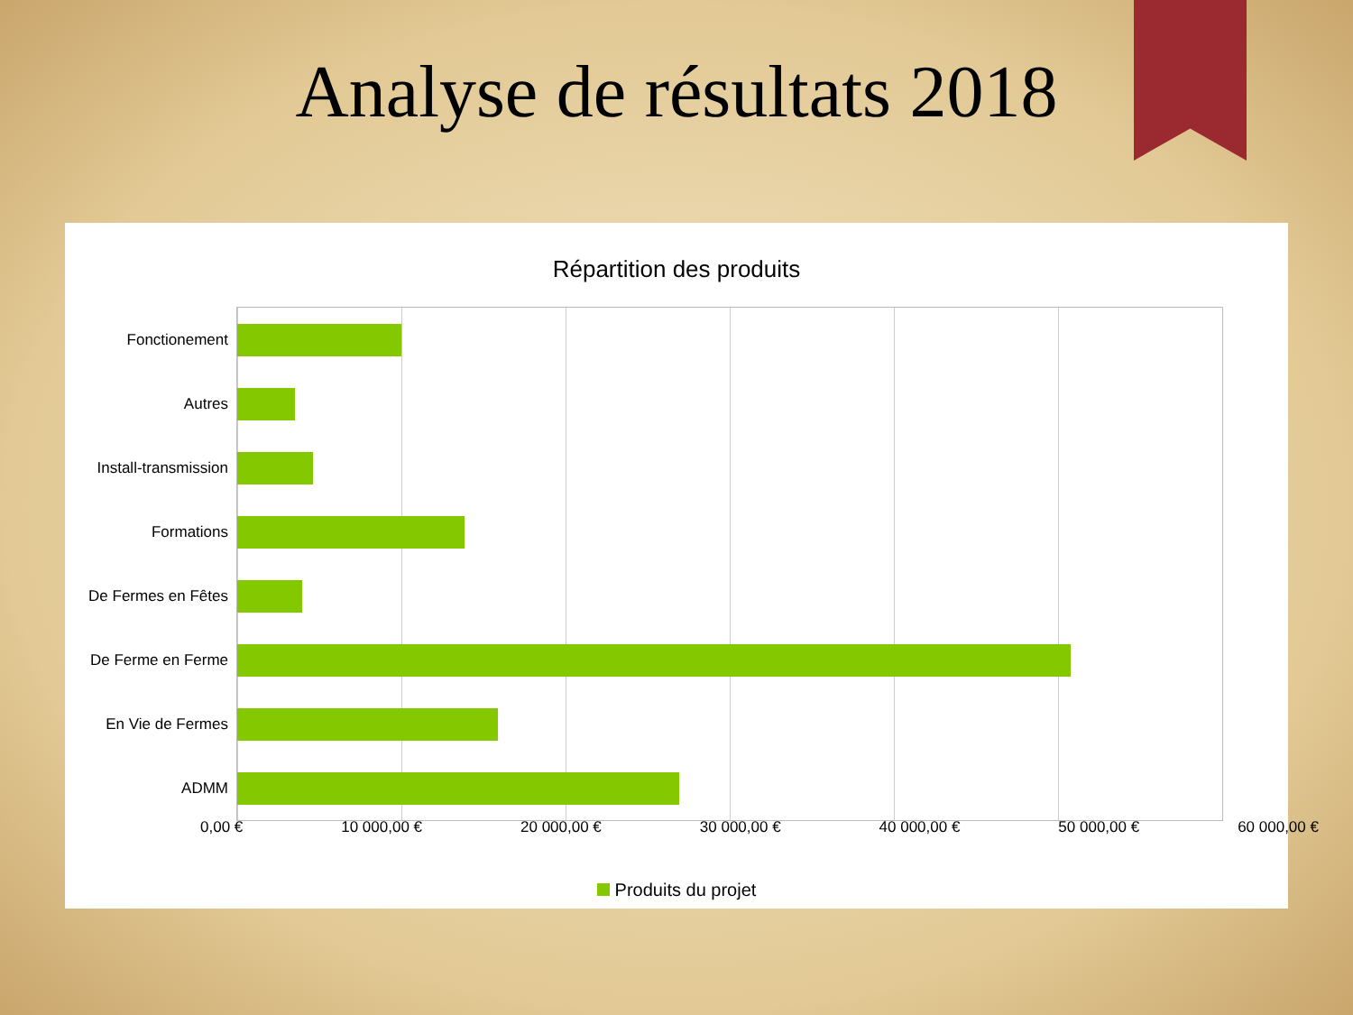Analyse de résultats 2018
Répartition des produits
Fonctionement
Autres
Install-transmission
Formations
De Fermes en Fêtes
De Ferme en Ferme
En Vie de Fermes
ADMM
0,00 € 10 000,00 € 20 000,00 € 30 000,00 € 40 000,00 € 50 000,00 € 60 000,00 €
Produits du projet